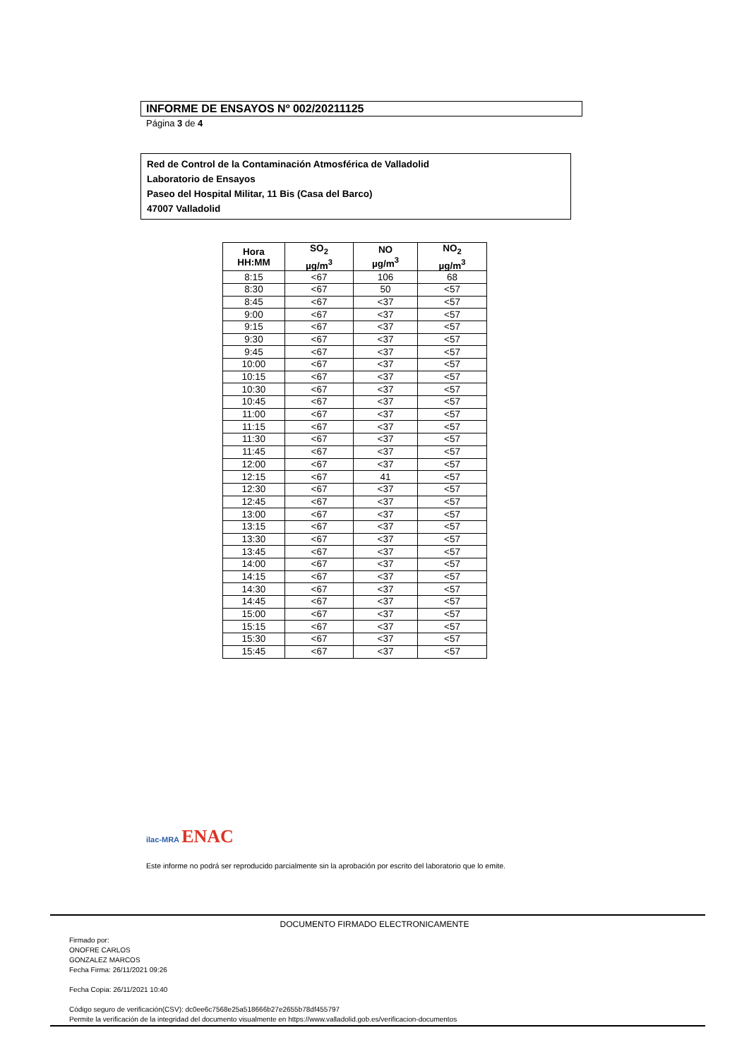INFORME DE ENSAYOS Nº 002/20211125
Página 3 de 4
Red de Control de la Contaminación Atmosférica de Valladolid
Laboratorio de Ensayos
Paseo del Hospital Militar, 11 Bis (Casa del Barco)
47007 Valladolid
| Hora HH:MM | SO<sub>2</sub> µg/m<sup>3</sup> | NO µg/m<sup>3</sup> | NO<sub>2</sub> µg/m<sup>3</sup> |
| --- | --- | --- | --- |
| 8:15 | <67 | 106 | 68 |
| 8:30 | <67 | 50 | <57 |
| 8:45 | <67 | <37 | <57 |
| 9:00 | <67 | <37 | <57 |
| 9:15 | <67 | <37 | <57 |
| 9:30 | <67 | <37 | <57 |
| 9:45 | <67 | <37 | <57 |
| 10:00 | <67 | <37 | <57 |
| 10:15 | <67 | <37 | <57 |
| 10:30 | <67 | <37 | <57 |
| 10:45 | <67 | <37 | <57 |
| 11:00 | <67 | <37 | <57 |
| 11:15 | <67 | <37 | <57 |
| 11:30 | <67 | <37 | <57 |
| 11:45 | <67 | <37 | <57 |
| 12:00 | <67 | <37 | <57 |
| 12:15 | <67 | 41 | <57 |
| 12:30 | <67 | <37 | <57 |
| 12:45 | <67 | <37 | <57 |
| 13:00 | <67 | <37 | <57 |
| 13:15 | <67 | <37 | <57 |
| 13:30 | <67 | <37 | <57 |
| 13:45 | <67 | <37 | <57 |
| 14:00 | <67 | <37 | <57 |
| 14:15 | <67 | <37 | <57 |
| 14:30 | <67 | <37 | <57 |
| 14:45 | <67 | <37 | <57 |
| 15:00 | <67 | <37 | <57 |
| 15:15 | <67 | <37 | <57 |
| 15:30 | <67 | <37 | <57 |
| 15:45 | <67 | <37 | <57 |
ilac-MRA ENAC
Este informe no podrá ser reproducido parcialmente sin la aprobación por escrito del laboratorio que lo emite.
DOCUMENTO FIRMADO ELECTRONICAMENTE
Firmado por:
ONOFRE CARLOS
GONZALEZ MARCOS
Fecha Firma: 26/11/2021 09:26
Fecha Copia: 26/11/2021 10:40
Código seguro de verificación(CSV): dc0ee6c7568e25a518666b27e2655b78df455797
Permite la verificación de la integridad del documento visualmente en https://www.valladolid.gob.es/verificacion-documentos